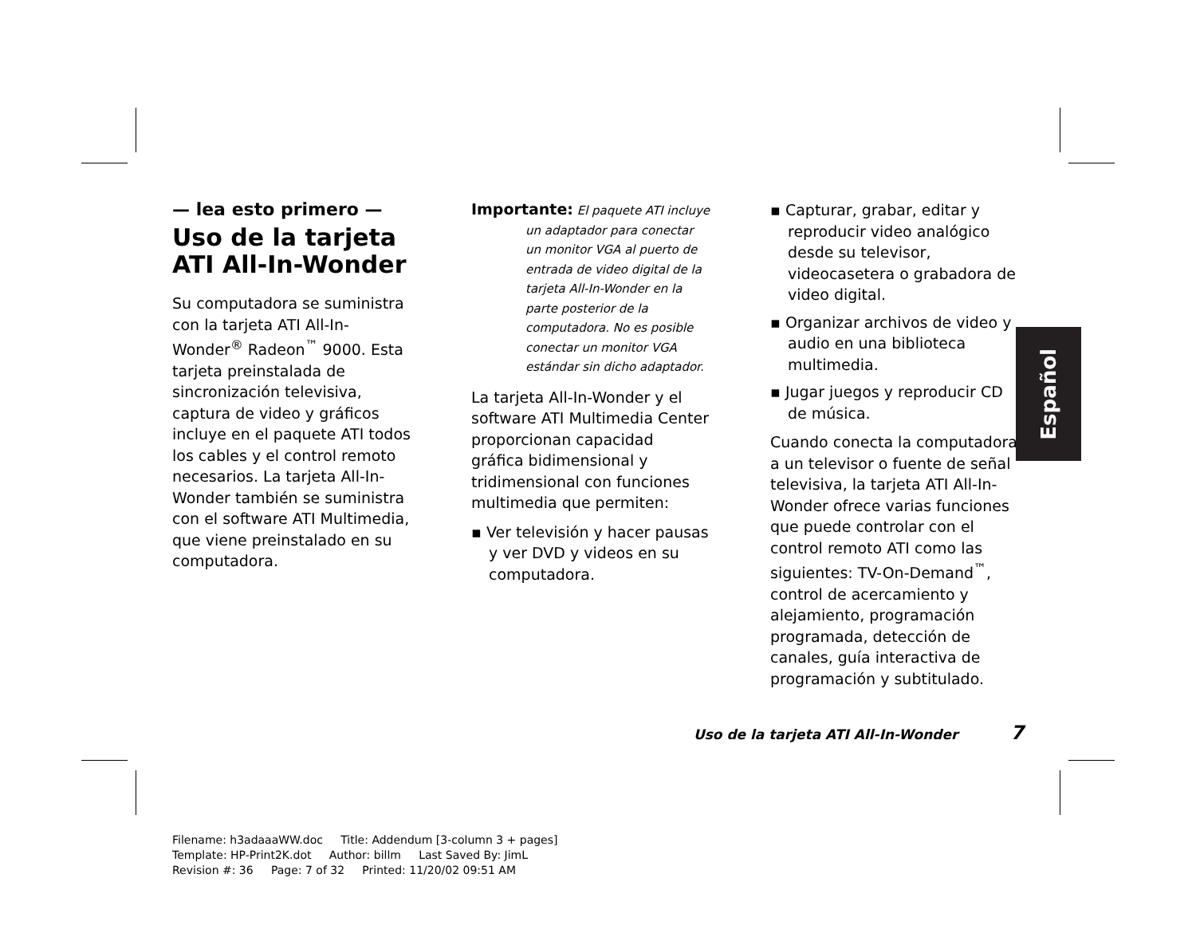— lea esto primero —
Uso de la tarjeta ATI All-In-Wonder
Su computadora se suministra con la tarjeta ATI All-In-Wonder<sup>®</sup> Radeon<sup>™</sup> 9000. Esta tarjeta preinstalada de sincronización televisiva, captura de video y gráficos incluye en el paquete ATI todos los cables y el control remoto necesarios. La tarjeta All-In-Wonder también se suministra con el software ATI Multimedia, que viene preinstalado en su computadora.
Importante: El paquete ATI incluye
un adaptador para conectar un monitor VGA al puerto de entrada de video digital de la tarjeta All-In-Wonder en la parte posterior de la computadora. No es posible conectar un monitor VGA estándar sin dicho adaptador.
La tarjeta All-In-Wonder y el software ATI Multimedia Center proporcionan capacidad gráfica bidimensional y tridimensional con funciones multimedia que permiten:
▪ Ver televisión y hacer pausas y ver DVD y videos en su computadora.
▪ Capturar, grabar, editar y reproducir video analógico desde su televisor, videocasetera o grabadora de video digital.
▪ Organizar archivos de video y audio en una biblioteca multimedia.
▪ Jugar juegos y reproducir CD de música.
Cuando conecta la computadora a un televisor o fuente de señal televisiva, la tarjeta ATI All-In-Wonder ofrece varias funciones que puede controlar con el control remoto ATI como las siguientes: TV-On-Demand<sup>™</sup>, control de acercamiento y alejamiento, programación programada, detección de canales, guía interactiva de programación y subtitulado.
Español
Uso de la tarjeta ATI All-In-Wonder 7
Filename: h3adaaaWW.doc Title: Addendum [3-column 3 + pages]
Template: HP-Print2K.dot Author: billm Last Saved By: JimL
Revision #: 36 Page: 7 of 32 Printed: 11/20/02 09:51 AM